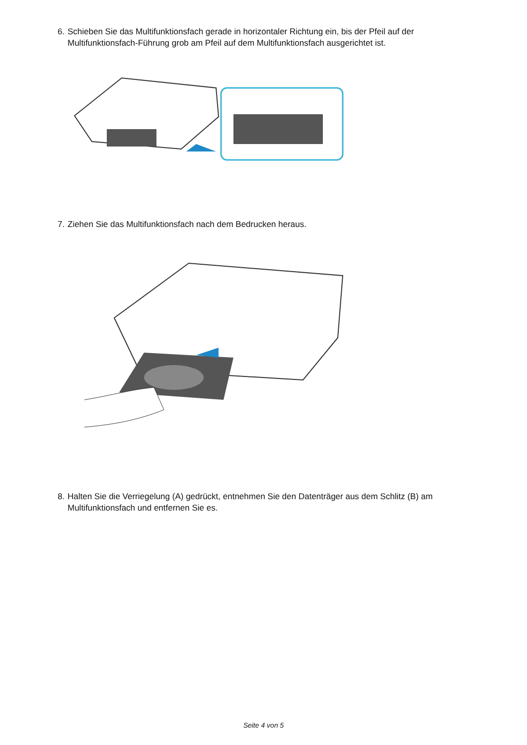6. Schieben Sie das Multifunktionsfach gerade in horizontaler Richtung ein, bis der Pfeil auf der
Multifunktionsfach-Führung grob am Pfeil auf dem Multifunktionsfach ausgerichtet ist.
7. Ziehen Sie das Multifunktionsfach nach dem Bedrucken heraus.
8. Halten Sie die Verriegelung (A) gedrückt, entnehmen Sie den Datenträger aus dem Schlitz (B) am
Multifunktionsfach und entfernen Sie es.
Seite 4 von 5